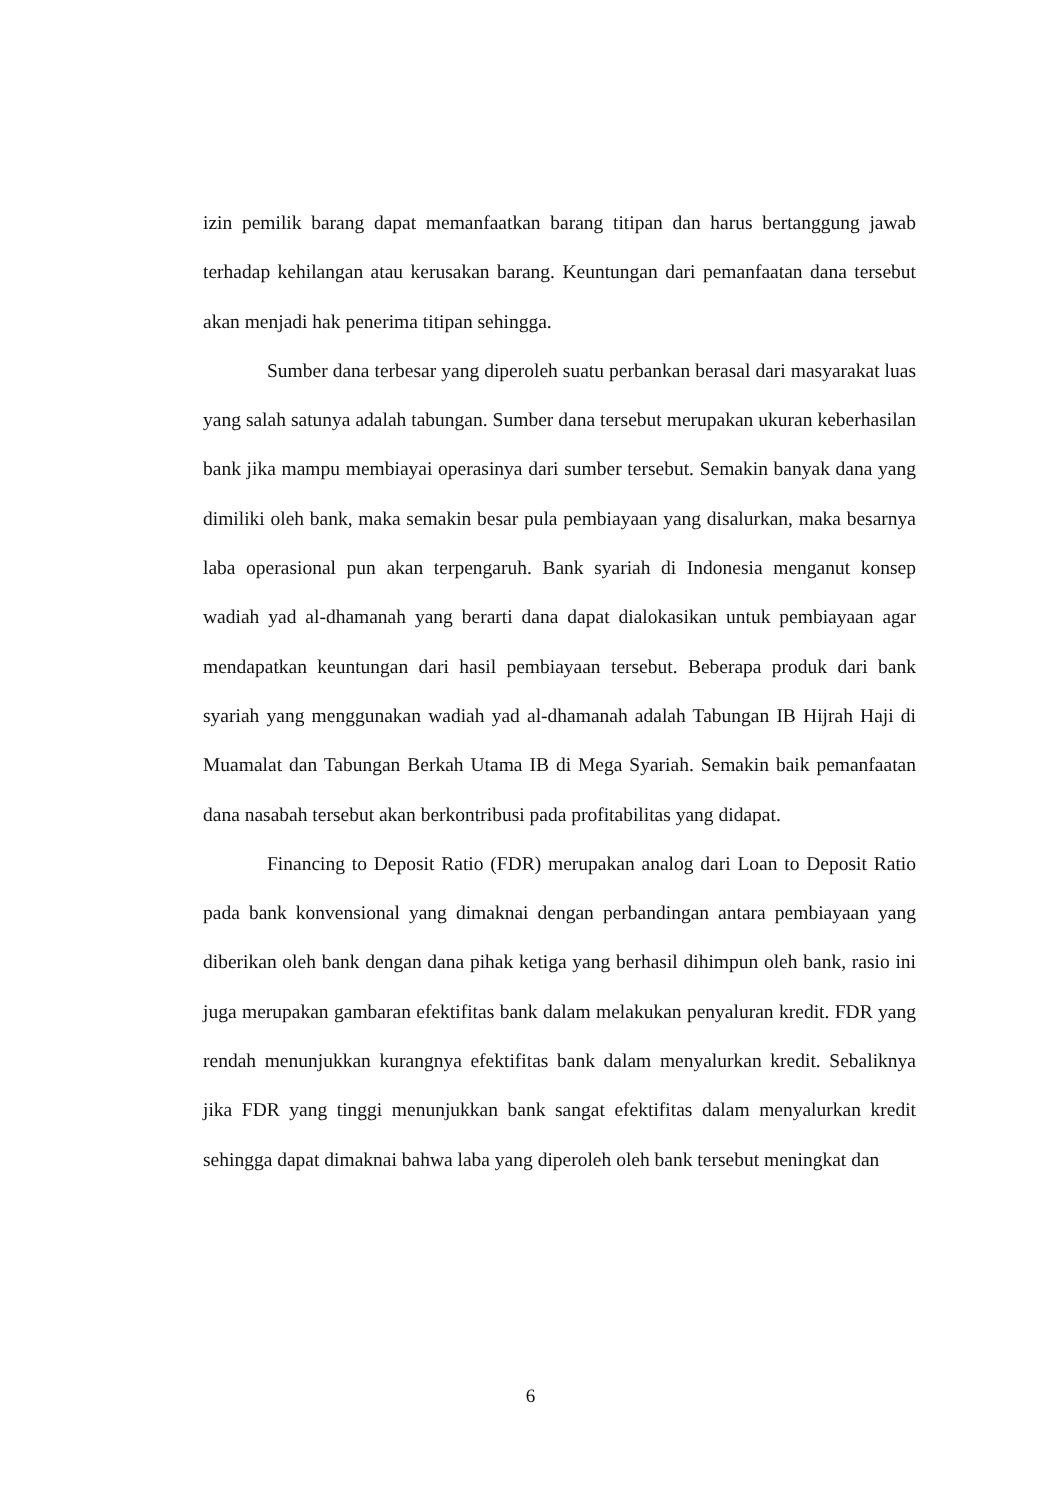izin pemilik barang dapat memanfaatkan barang titipan dan harus bertanggung jawab terhadap kehilangan atau kerusakan barang. Keuntungan dari pemanfaatan dana tersebut akan menjadi hak penerima titipan sehingga.
Sumber dana terbesar yang diperoleh suatu perbankan berasal dari masyarakat luas yang salah satunya adalah tabungan. Sumber dana tersebut merupakan ukuran keberhasilan bank jika mampu membiayai operasinya dari sumber tersebut. Semakin banyak dana yang dimiliki oleh bank, maka semakin besar pula pembiayaan yang disalurkan, maka besarnya laba operasional pun akan terpengaruh. Bank syariah di Indonesia menganut konsep wadiah yad al-dhamanah yang berarti dana dapat dialokasikan untuk pembiayaan agar mendapatkan keuntungan dari hasil pembiayaan tersebut. Beberapa produk dari bank syariah yang menggunakan wadiah yad al-dhamanah adalah Tabungan IB Hijrah Haji di Muamalat dan Tabungan Berkah Utama IB di Mega Syariah. Semakin baik pemanfaatan dana nasabah tersebut akan berkontribusi pada profitabilitas yang didapat.
Financing to Deposit Ratio (FDR) merupakan analog dari Loan to Deposit Ratio pada bank konvensional yang dimaknai dengan perbandingan antara pembiayaan yang diberikan oleh bank dengan dana pihak ketiga yang berhasil dihimpun oleh bank, rasio ini juga merupakan gambaran efektifitas bank dalam melakukan penyaluran kredit. FDR yang rendah menunjukkan kurangnya efektifitas bank dalam menyalurkan kredit. Sebaliknya jika FDR yang tinggi menunjukkan bank sangat efektifitas dalam menyalurkan kredit sehingga dapat dimaknai bahwa laba yang diperoleh oleh bank tersebut meningkat dan
6